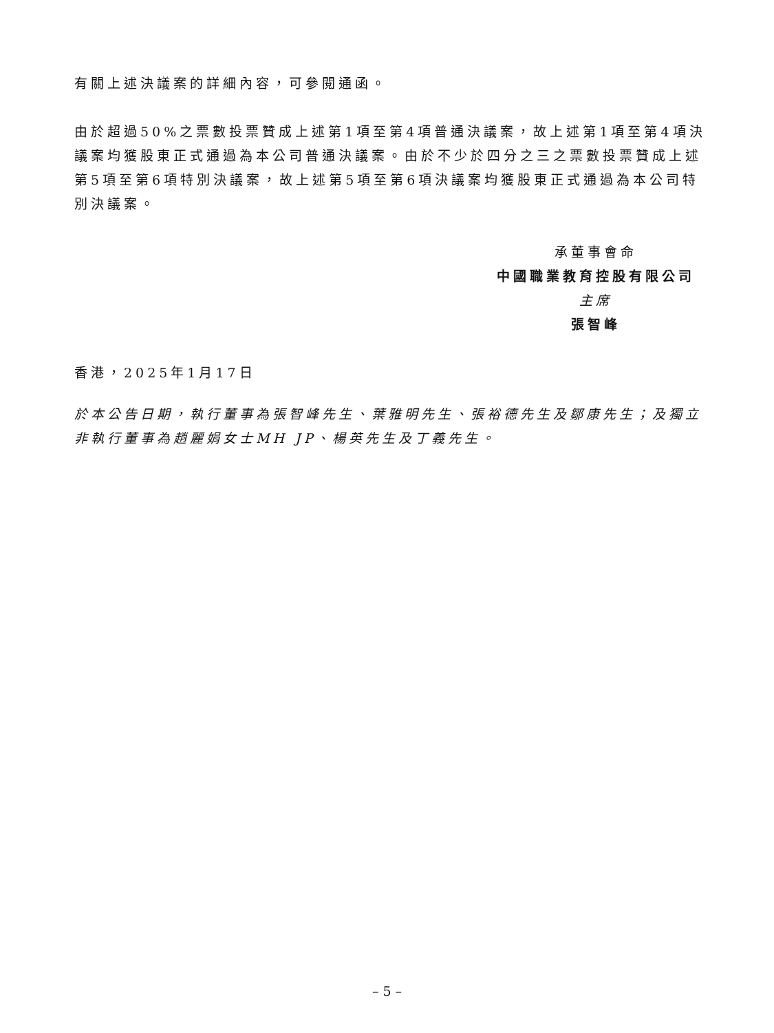有關上述決議案的詳細內容，可參閱通函。
由於超過50%之票數投票贊成上述第1項至第4項普通決議案，故上述第1項至第4項決議案均獲股東正式通過為本公司普通決議案。由於不少於四分之三之票數投票贊成上述第5項至第6項特別決議案，故上述第5項至第6項決議案均獲股東正式通過為本公司特別決議案。
承董事會命
中國職業教育控股有限公司
主席
張智峰
香港，2025年1月17日
於本公告日期，執行董事為張智峰先生、葉雅明先生、張裕德先生及鄒康先生；及獨立非執行董事為趙麗娟女士MH JP、楊英先生及丁義先生。
– 5 –